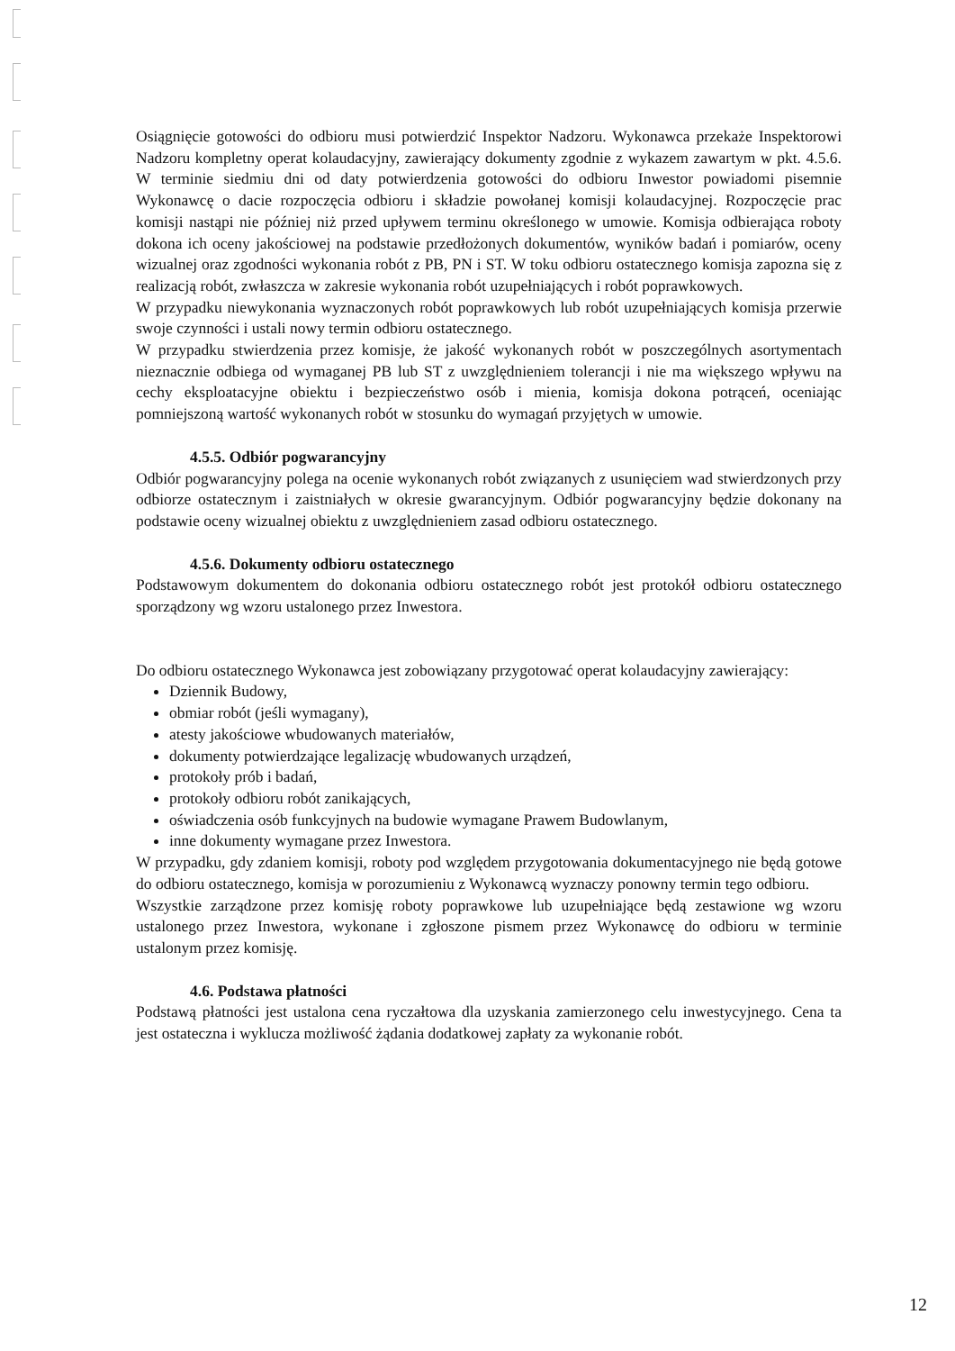Osiągnięcie gotowości do odbioru musi potwierdzić Inspektor Nadzoru. Wykonawca przekaże Inspektorowi Nadzoru kompletny operat kolaudacyjny, zawierający dokumenty zgodnie z wykazem zawartym w pkt. 4.5.6. W terminie siedmiu dni od daty potwierdzenia gotowości do odbioru Inwestor powiadomi pisemnie Wykonawcę o dacie rozpoczęcia odbioru i składzie powołanej komisji kolaudacyjnej. Rozpoczęcie prac komisji nastąpi nie później niż przed upływem terminu określonego w umowie. Komisja odbierająca roboty dokona ich oceny jakościowej na podstawie przedłożonych dokumentów, wyników badań i pomiarów, oceny wizualnej oraz zgodności wykonania robót z PB, PN i ST. W toku odbioru ostatecznego komisja zapozna się z realizacją robót, zwłaszcza w zakresie wykonania robót uzupełniających i robót poprawkowych.
W przypadku niewykonania wyznaczonych robót poprawkowych lub robót uzupełniających komisja przerwie swoje czynności i ustali nowy termin odbioru ostatecznego.
W przypadku stwierdzenia przez komisje, że jakość wykonanych robót w poszczególnych asortymentach nieznacznie odbiega od wymaganej PB lub ST z uwzględnieniem tolerancji i nie ma większego wpływu na cechy eksploatacyjne obiektu i bezpieczeństwo osób i mienia, komisja dokona potrąceń, oceniając pomniejszoną wartość wykonanych robót w stosunku do wymagań przyjętych w umowie.
4.5.5. Odbiór pogwarancyjny
Odbiór pogwarancyjny polega na ocenie wykonanych robót związanych z usunięciem wad stwierdzonych przy odbiorze ostatecznym i zaistniałych w okresie gwarancyjnym. Odbiór pogwarancyjny będzie dokonany na podstawie oceny wizualnej obiektu z uwzględnieniem zasad odbioru ostatecznego.
4.5.6. Dokumenty odbioru ostatecznego
Podstawowym dokumentem do dokonania odbioru ostatecznego robót jest protokół odbioru ostatecznego sporządzony wg wzoru ustalonego przez Inwestora.
Do odbioru ostatecznego Wykonawca jest zobowiązany przygotować operat kolaudacyjny zawierający:
Dziennik Budowy,
obmiar robót (jeśli wymagany),
atesty jakościowe wbudowanych materiałów,
dokumenty potwierdzające legalizację wbudowanych urządzeń,
protokoły prób i badań,
protokoły odbioru robót zanikających,
oświadczenia osób funkcyjnych na budowie wymagane Prawem Budowlanym,
inne dokumenty wymagane przez Inwestora.
W przypadku, gdy zdaniem komisji, roboty pod względem przygotowania dokumentacyjnego nie będą gotowe do odbioru ostatecznego, komisja w porozumieniu z Wykonawcą wyznaczy ponowny termin tego odbioru.
Wszystkie zarządzone przez komisję roboty poprawkowe lub uzupełniające będą zestawione wg wzoru ustalonego przez Inwestora, wykonane i zgłoszone pismem przez Wykonawcę do odbioru w terminie ustalonym przez komisję.
4.6. Podstawa płatności
Podstawą płatności jest ustalona cena ryczałtowa dla uzyskania zamierzonego celu inwestycyjnego. Cena ta jest ostateczna i wyklucza możliwość żądania dodatkowej zapłaty za wykonanie robót.
12